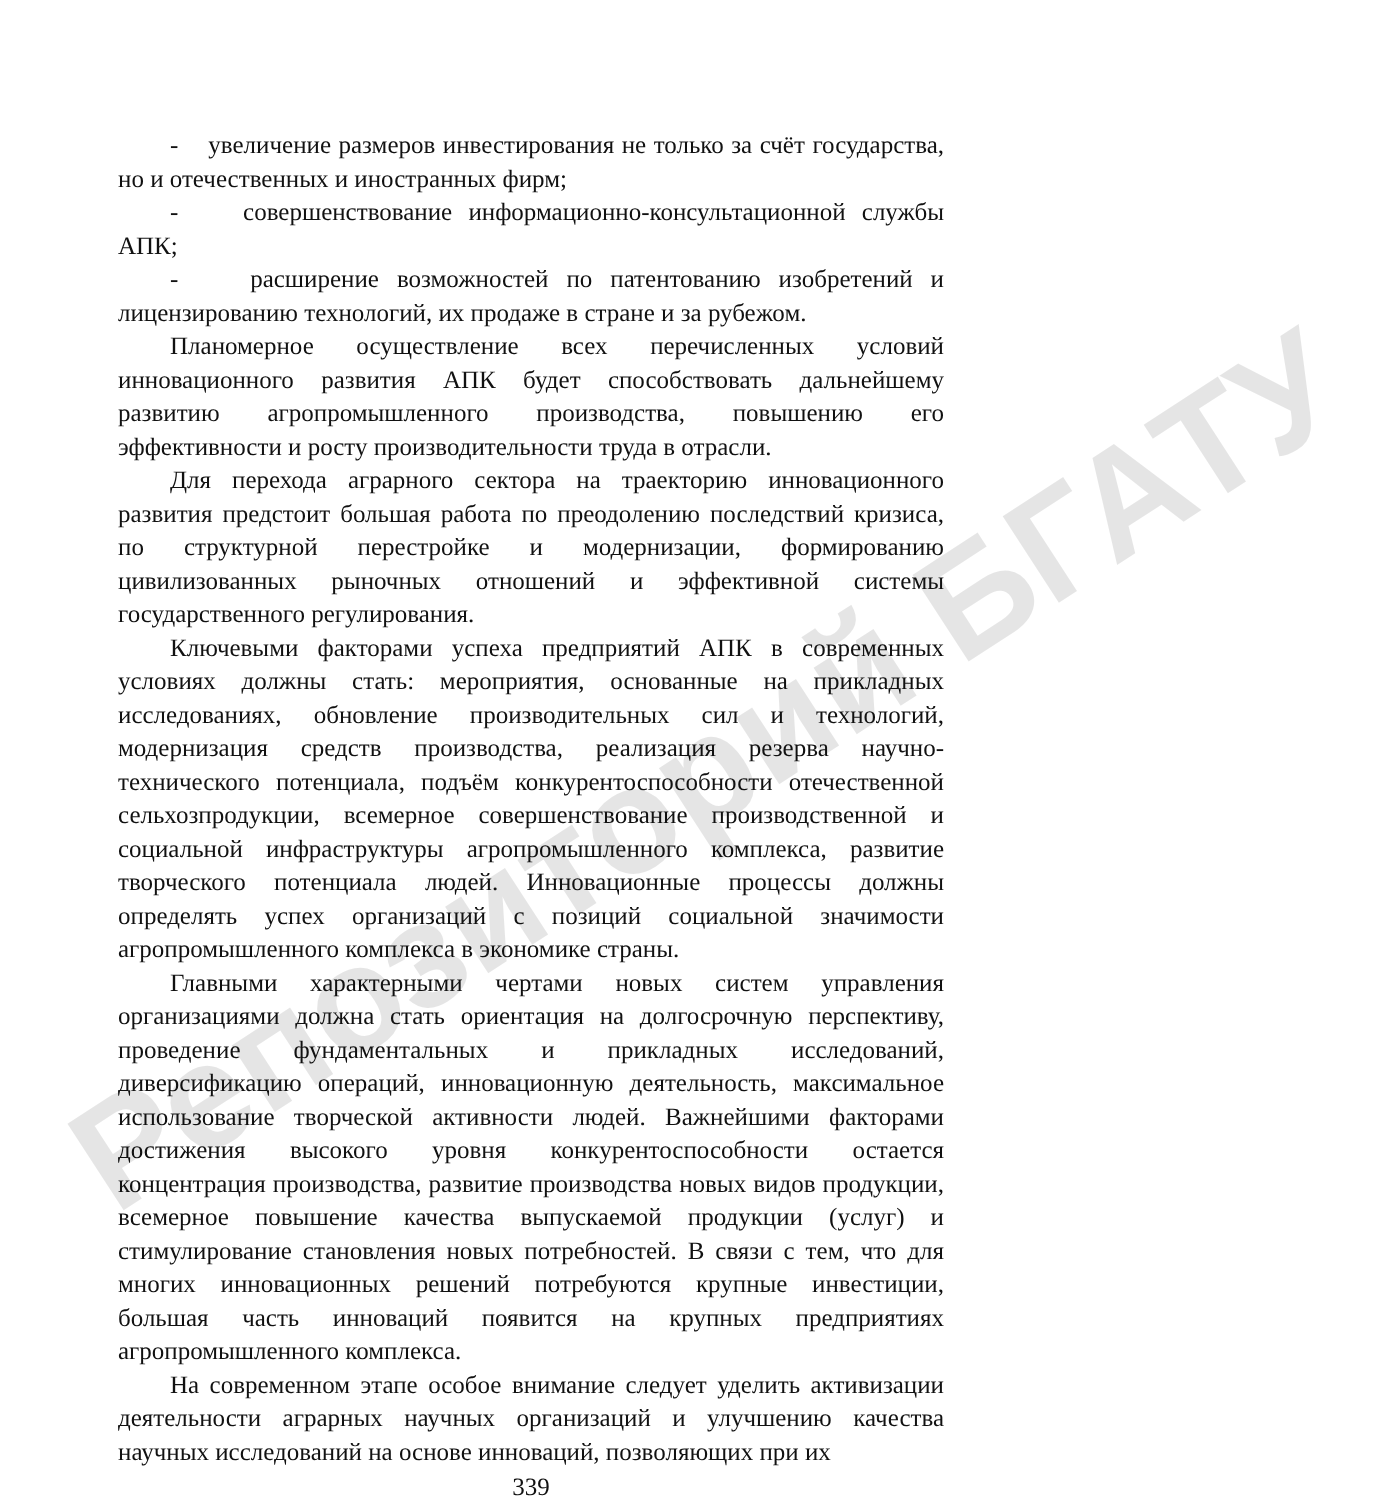Репозиторий БГАТУ
- увеличение размеров инвестирования не только за счёт государства, но и отечественных и иностранных фирм;
- совершенствование информационно-консультационной службы АПК;
- расширение возможностей по патентованию изобретений и лицензированию технологий, их продаже в стране и за рубежом.
Планомерное осуществление всех перечисленных условий инновационного развития АПК будет способствовать дальнейшему развитию агропромышленного производства, повышению его эффективности и росту производительности труда в отрасли.
Для перехода аграрного сектора на траекторию инновационного развития предстоит большая работа по преодолению последствий кризиса, по структурной перестройке и модернизации, формированию цивилизованных рыночных отношений и эффективной системы государственного регулирования.
Ключевыми факторами успеха предприятий АПК в современных условиях должны стать: мероприятия, основанные на прикладных исследованиях, обновление производительных сил и технологий, модернизация средств производства, реализация резерва научно-технического потенциала, подъём конкурентоспособности отечественной сельхозпродукции, всемерное совершенствование производственной и социальной инфраструктуры агропромышленного комплекса, развитие творческого потенциала людей. Инновационные процессы должны определять успех организаций с позиций социальной значимости агропромышленного комплекса в экономике страны.
Главными характерными чертами новых систем управления организациями должна стать ориентация на долгосрочную перспективу, проведение фундаментальных и прикладных исследований, диверсификацию операций, инновационную деятельность, максимальное использование творческой активности людей. Важнейшими факторами достижения высокого уровня конкурентоспособности остается концентрация производства, развитие производства новых видов продукции, всемерное повышение качества выпускаемой продукции (услуг) и стимулирование становления новых потребностей. В связи с тем, что для многих инновационных решений потребуются крупные инвестиции, большая часть инноваций появится на крупных предприятиях агропромышленного комплекса.
На современном этапе особое внимание следует уделить активизации деятельности аграрных научных организаций и улучшению качества научных исследований на основе инноваций, позволяющих при их
339